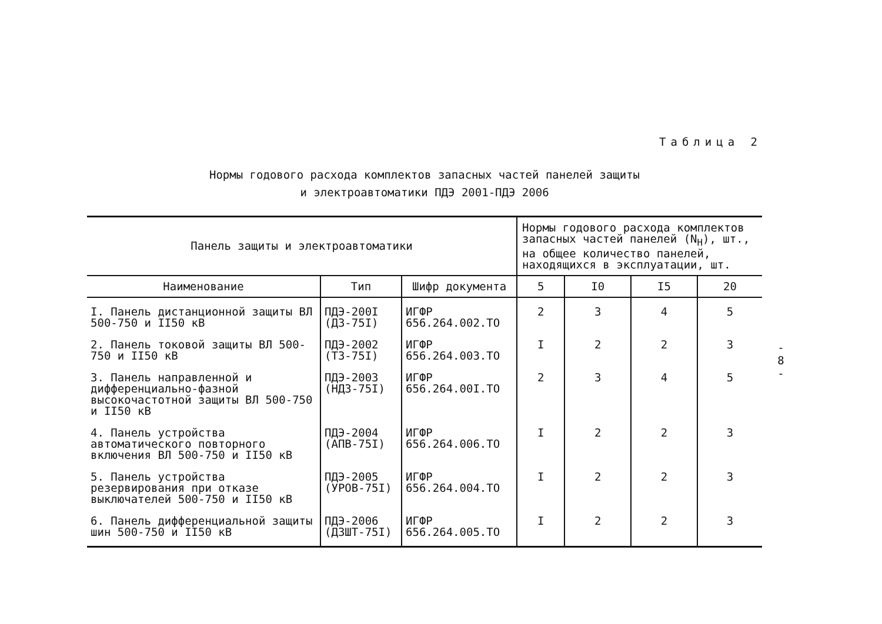Таблица 2
Нормы годового расхода комплектов запасных частей панелей защиты
и электроавтоматики ПДЭ 2001-ПДЭ 2006
| Панель защиты и электроавтоматики | | | Нормы годового расхода комплектов запасных частей панелей (N<sub>H</sub>), шт., на общее количество панелей, находящихся в эксплуатации, шт. | | | |
| --- | --- | --- | --- | --- | --- | --- |
| Наименование | Тип | Шифр документа | 5 | I0 | I5 | 20 |
| I. Панель дистанционной защиты ВЛ 500-750 и II50 кВ | ПДЭ-200I (ДЗ-75I) | ИГФР 656.264.002.ТО | 2 | 3 | 4 | 5 |
| 2. Панель токовой защиты ВЛ 500-750 и II50 кВ | ПДЭ-2002 (ТЗ-75I) | ИГФР 656.264.003.ТО | I | 2 | 2 | 3 |
| 3. Панель направленной и дифференциально-фазной высокочастотной защиты ВЛ 500-750 и II50 кВ | ПДЭ-2003 (НДЗ-75I) | ИГФР 656.264.00I.ТО | 2 | 3 | 4 | 5 |
| 4. Панель устройства автоматического повторного включения ВЛ 500-750 и II50 кВ | ПДЭ-2004 (АПВ-75I) | ИГФР 656.264.006.ТО | I | 2 | 2 | 3 |
| 5. Панель устройства резервирования при отказе выключателей 500-750 и II50 кВ | ПДЭ-2005 (УРОВ-75I) | ИГФР 656.264.004.ТО | I | 2 | 2 | 3 |
| 6. Панель дифференциальной защиты шин 500-750 и II50 кВ | ПДЭ-2006 (ДЗШТ-75I) | ИГФР 656.264.005.ТО | I | 2 | 2 | 3 |
-
8
-